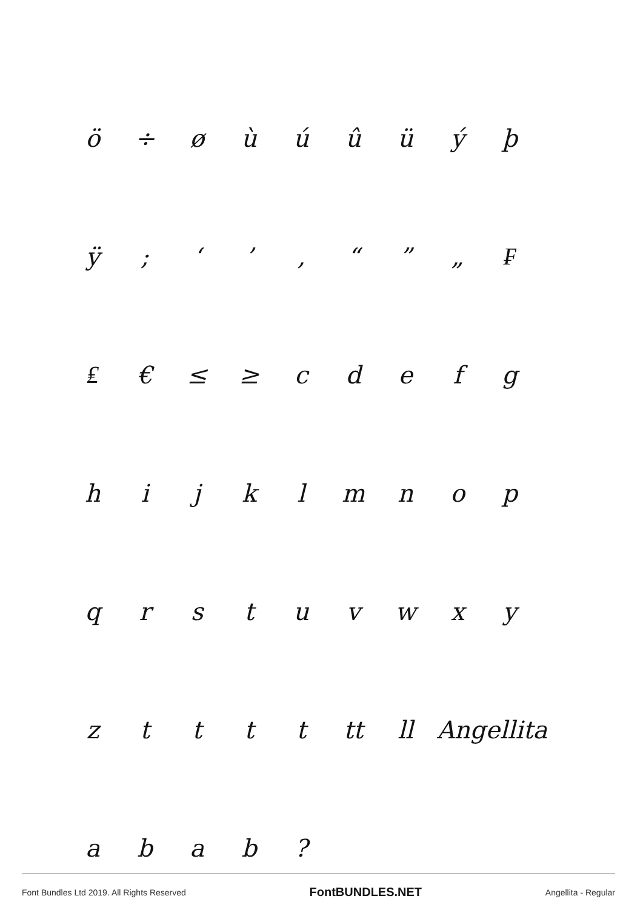ö ÷ øùúûüýþ
ÿ; ‘’ ‚ “” „ ₣
₤ € ≤ ≥ cdefg
hijklmnop
qrstuvwxy
ztttt tt ll Angellita
abab?
Font Bundles Ltd 2019. All Rights Reserved FontBUNDLES.NET Angellita - Regular